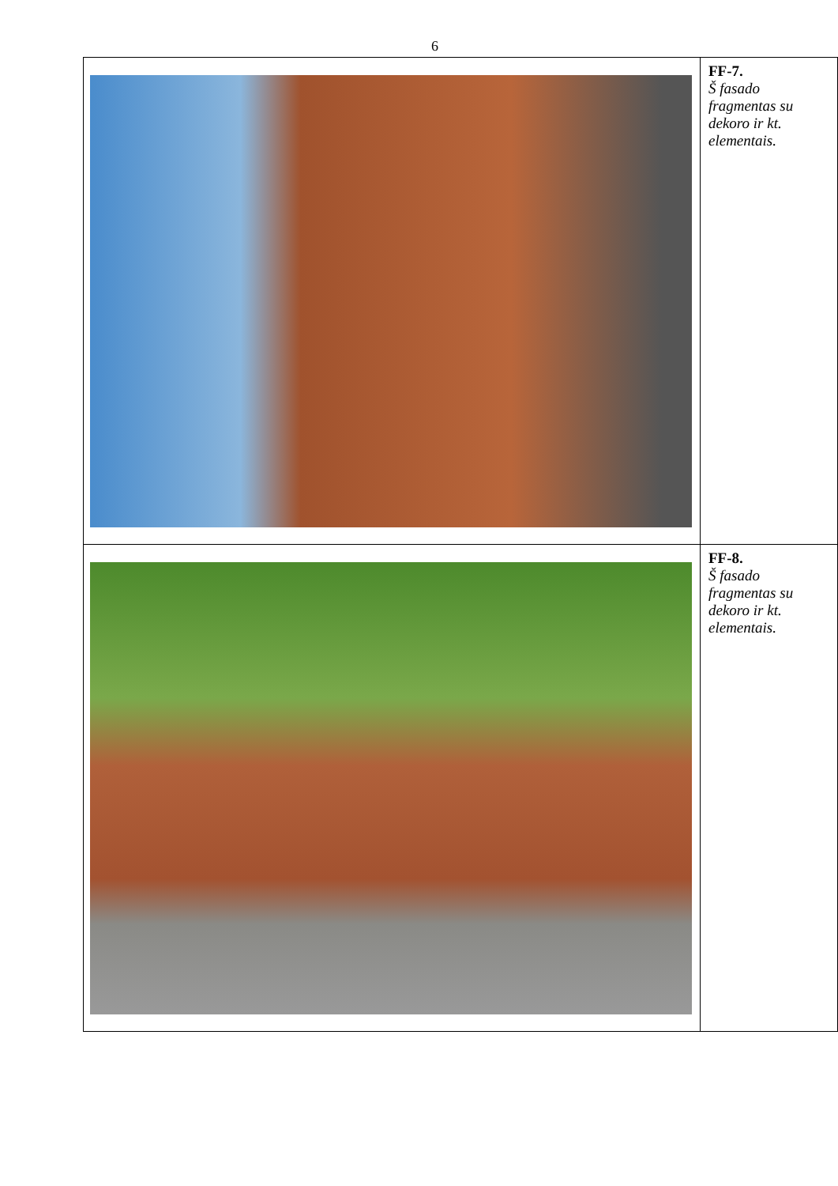6
| | FF-7. Š fasado fragmentas su dekoro ir kt. elementais. |
| | FF-8. Š fasado fragmentas su dekoro ir kt. elementais. |